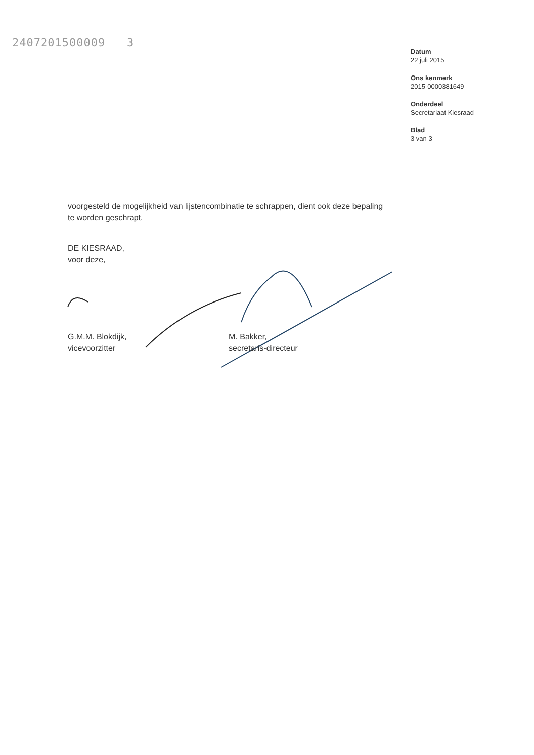2407201500009 3
Datum
22 juli 2015
Ons kenmerk
2015-0000381649
Onderdeel
Secretariaat Kiesraad
Blad
3 van 3
voorgesteld de mogelijkheid van lijstencombinatie te schrappen, dient ook deze bepaling te worden geschrapt.
DE KIESRAAD,
voor deze,
G.M.M. Blokdijk,
vicevoorzitter
M. Bakker,
secretaris-directeur